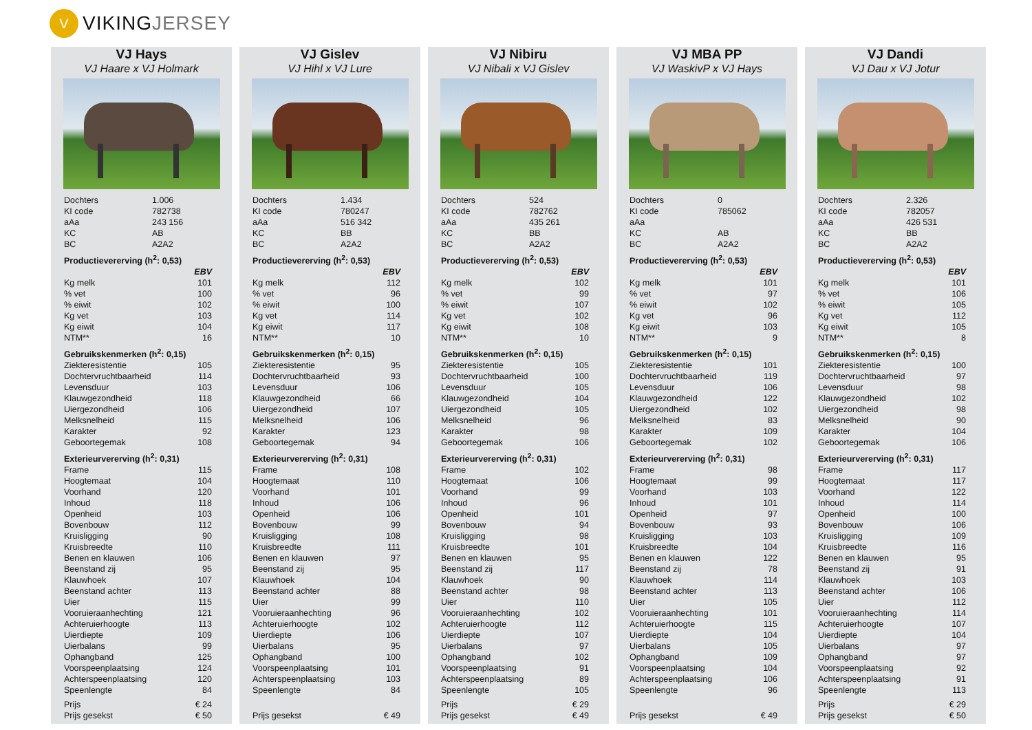V
VIKING JERSEY
VJ Hays
VJ Haare x VJ Holmark
| Dochters | 1.006 | |
| KI code | 782738 | |
| aAa | 243 156 | |
| KC | AB | |
| BC | A2A2 | |
| Productievererving (h<sup>2</sup>: 0,53) | | |
| EBV | | |
| Kg melk | | 101 |
| % vet | | 100 |
| % eiwit | | 102 |
| Kg vet | | 103 |
| Kg eiwit | | 104 |
| NTM** | | 16 |
| Gebruikskenmerken (h<sup>2</sup>: 0,15) | | |
| Ziekteresistentie | | 105 |
| Dochtervruchtbaarheid | | 114 |
| Levensduur | | 103 |
| Klauwgezondheid | | 118 |
| Uiergezondheid | | 106 |
| Melksnelheid | | 115 |
| Karakter | | 92 |
| Geboortegemak | | 108 |
| Exterieurvererving (h<sup>2</sup>: 0,31) | | |
| Frame | | 115 |
| Hoogtemaat | | 104 |
| Voorhand | | 120 |
| Inhoud | | 118 |
| Openheid | | 103 |
| Bovenbouw | | 112 |
| Kruisligging | | 90 |
| Kruisbreedte | | 110 |
| Benen en klauwen | | 106 |
| Beenstand zij | | 95 |
| Klauwhoek | | 107 |
| Beenstand achter | | 113 |
| Uier | | 115 |
| Vooruieraanhechting | | 121 |
| Achteruierhoogte | | 113 |
| Uierdiepte | | 109 |
| Uierbalans | | 99 |
| Ophangband | | 125 |
| Voorspeenplaatsing | | 124 |
| Achterspeenplaatsing | | 120 |
| Speenlengte | | 84 |
| Prijs | | € 24 |
| Prijs gesekst | | € 50 |
VJ Gislev
VJ Hihl x VJ Lure
| Dochters | 1.434 | |
| KI code | 780247 | |
| aAa | 516 342 | |
| KC | BB | |
| BC | A2A2 | |
| Productievererving (h<sup>2</sup>: 0,53) | | |
| EBV | | |
| Kg melk | | 112 |
| % vet | | 96 |
| % eiwit | | 100 |
| Kg vet | | 114 |
| Kg eiwit | | 117 |
| NTM** | | 10 |
| Gebruikskenmerken (h<sup>2</sup>: 0,15) | | |
| Ziekteresistentie | | 95 |
| Dochtervruchtbaarheid | | 93 |
| Levensduur | | 106 |
| Klauwgezondheid | | 66 |
| Uiergezondheid | | 107 |
| Melksnelheid | | 106 |
| Karakter | | 123 |
| Geboortegemak | | 94 |
| Exterieurvererving (h<sup>2</sup>: 0,31) | | |
| Frame | | 108 |
| Hoogtemaat | | 110 |
| Voorhand | | 101 |
| Inhoud | | 106 |
| Openheid | | 106 |
| Bovenbouw | | 99 |
| Kruisligging | | 108 |
| Kruisbreedte | | 111 |
| Benen en klauwen | | 97 |
| Beenstand zij | | 95 |
| Klauwhoek | | 104 |
| Beenstand achter | | 88 |
| Uier | | 99 |
| Vooruieraanhechting | | 96 |
| Achteruierhoogte | | 102 |
| Uierdiepte | | 106 |
| Uierbalans | | 95 |
| Ophangband | | 100 |
| Voorspeenplaatsing | | 101 |
| Achterspeenplaatsing | | 103 |
| Speenlengte | | 84 |
| Prijs gesekst | | € 49 |
VJ Nibiru
VJ Nibali x VJ Gislev
| Dochters | 524 | |
| KI code | 782762 | |
| aAa | 435 261 | |
| KC | BB | |
| BC | A2A2 | |
| Productievererving (h<sup>2</sup>: 0,53) | | |
| EBV | | |
| Kg melk | | 102 |
| % vet | | 99 |
| % eiwit | | 107 |
| Kg vet | | 102 |
| Kg eiwit | | 108 |
| NTM** | | 10 |
| Gebruikskenmerken (h<sup>2</sup>: 0,15) | | |
| Ziekteresistentie | | 105 |
| Dochtervruchtbaarheid | | 100 |
| Levensduur | | 105 |
| Klauwgezondheid | | 104 |
| Uiergezondheid | | 105 |
| Melksnelheid | | 96 |
| Karakter | | 98 |
| Geboortegemak | | 106 |
| Exterieurvererving (h<sup>2</sup>: 0,31) | | |
| Frame | | 102 |
| Hoogtemaat | | 106 |
| Voorhand | | 99 |
| Inhoud | | 96 |
| Openheid | | 101 |
| Bovenbouw | | 94 |
| Kruisligging | | 98 |
| Kruisbreedte | | 101 |
| Benen en klauwen | | 95 |
| Beenstand zij | | 117 |
| Klauwhoek | | 90 |
| Beenstand achter | | 98 |
| Uier | | 110 |
| Vooruieraanhechting | | 102 |
| Achteruierhoogte | | 112 |
| Uierdiepte | | 107 |
| Uierbalans | | 97 |
| Ophangband | | 102 |
| Voorspeenplaatsing | | 91 |
| Achterspeenplaatsing | | 89 |
| Speenlengte | | 105 |
| Prijs | | € 29 |
| Prijs gesekst | | € 49 |
VJ MBA PP
VJ WaskivP x VJ Hays
| Dochters | 0 | |
| KI code | 785062 | |
| aAa | | |
| KC | AB | |
| BC | A2A2 | |
| Productievererving (h<sup>2</sup>: 0,53) | | |
| EBV | | |
| Kg melk | | 101 |
| % vet | | 97 |
| % eiwit | | 102 |
| Kg vet | | 96 |
| Kg eiwit | | 103 |
| NTM** | | 9 |
| Gebruikskenmerken (h<sup>2</sup>: 0,15) | | |
| Ziekteresistentie | | 101 |
| Dochtervruchtbaarheid | | 119 |
| Levensduur | | 106 |
| Klauwgezondheid | | 122 |
| Uiergezondheid | | 102 |
| Melksnelheid | | 83 |
| Karakter | | 109 |
| Geboortegemak | | 102 |
| Exterieurvererving (h<sup>2</sup>: 0,31) | | |
| Frame | | 98 |
| Hoogtemaat | | 99 |
| Voorhand | | 103 |
| Inhoud | | 101 |
| Openheid | | 97 |
| Bovenbouw | | 93 |
| Kruisligging | | 103 |
| Kruisbreedte | | 104 |
| Benen en klauwen | | 122 |
| Beenstand zij | | 78 |
| Klauwhoek | | 114 |
| Beenstand achter | | 113 |
| Uier | | 105 |
| Vooruieraanhechting | | 101 |
| Achteruierhoogte | | 115 |
| Uierdiepte | | 104 |
| Uierbalans | | 105 |
| Ophangband | | 109 |
| Voorspeenplaatsing | | 104 |
| Achterspeenplaatsing | | 106 |
| Speenlengte | | 96 |
| Prijs gesekst | | € 49 |
VJ Dandi
VJ Dau x VJ Jotur
| Dochters | 2.326 | |
| KI code | 782057 | |
| aAa | 426 531 | |
| KC | BB | |
| BC | A2A2 | |
| Productievererving (h<sup>2</sup>: 0,53) | | |
| EBV | | |
| Kg melk | | 101 |
| % vet | | 106 |
| % eiwit | | 105 |
| Kg vet | | 112 |
| Kg eiwit | | 105 |
| NTM** | | 8 |
| Gebruikskenmerken (h<sup>2</sup>: 0,15) | | |
| Ziekteresistentie | | 100 |
| Dochtervruchtbaarheid | | 97 |
| Levensduur | | 98 |
| Klauwgezondheid | | 102 |
| Uiergezondheid | | 98 |
| Melksnelheid | | 90 |
| Karakter | | 104 |
| Geboortegemak | | 106 |
| Exterieurvererving (h<sup>2</sup>: 0,31) | | |
| Frame | | 117 |
| Hoogtemaat | | 117 |
| Voorhand | | 122 |
| Inhoud | | 114 |
| Openheid | | 100 |
| Bovenbouw | | 106 |
| Kruisligging | | 109 |
| Kruisbreedte | | 116 |
| Benen en klauwen | | 95 |
| Beenstand zij | | 91 |
| Klauwhoek | | 103 |
| Beenstand achter | | 106 |
| Uier | | 112 |
| Vooruieraanhechting | | 114 |
| Achteruierhoogte | | 107 |
| Uierdiepte | | 104 |
| Uierbalans | | 97 |
| Ophangband | | 97 |
| Voorspeenplaatsing | | 92 |
| Achterspeenplaatsing | | 91 |
| Speenlengte | | 113 |
| Prijs | | € 29 |
| Prijs gesekst | | € 50 |